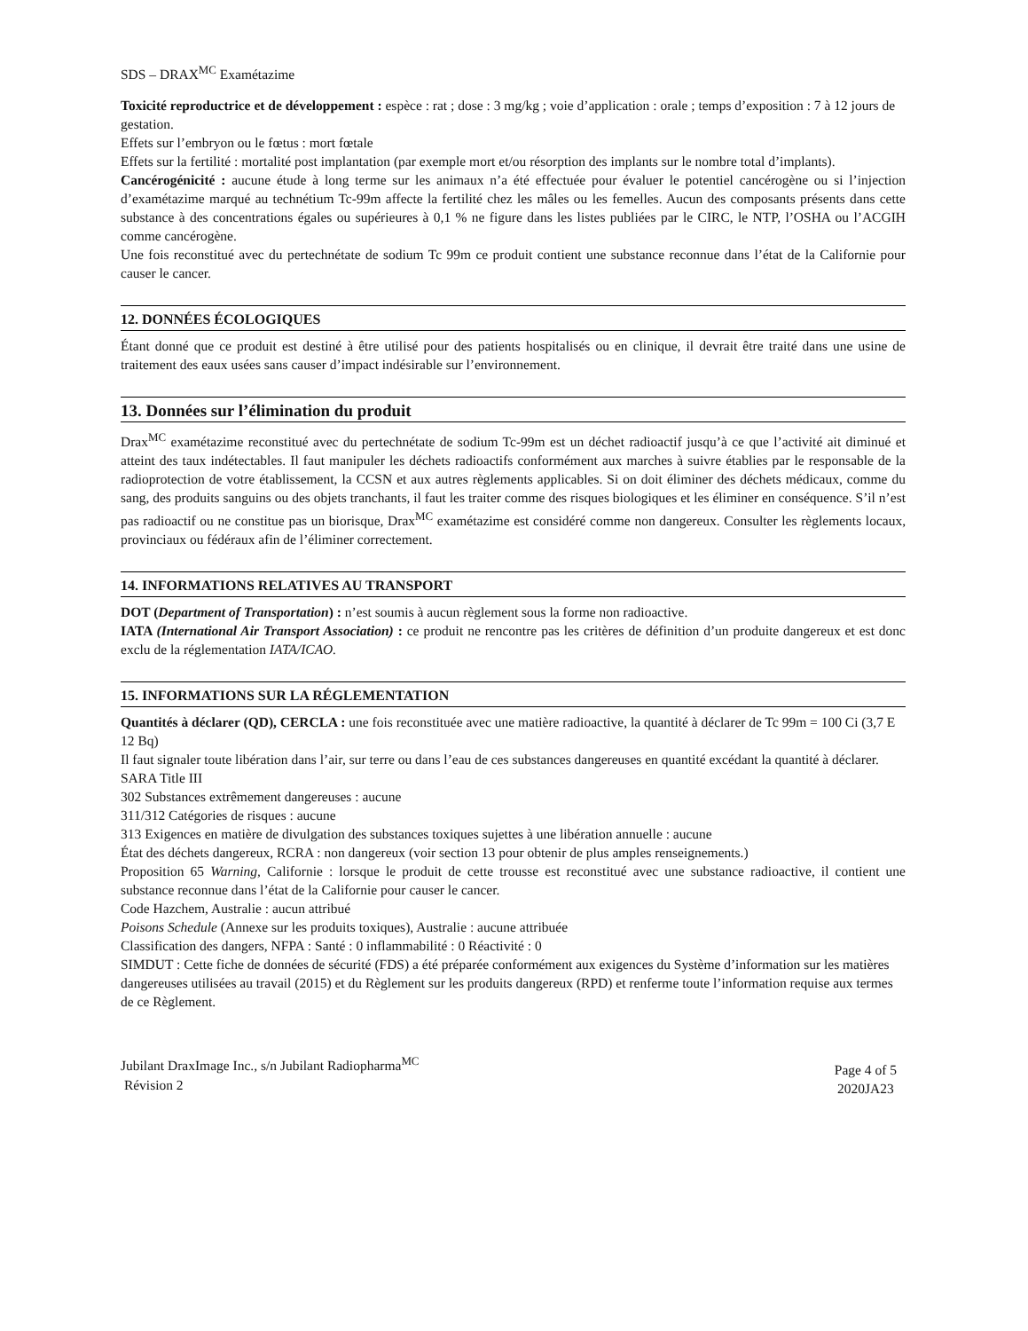SDS – DRAX<sup>MC</sup> Examétazime
Toxicité reproductrice et de développement : espèce : rat ; dose : 3 mg/kg ; voie d’application : orale ; temps d’exposition : 7 à 12 jours de gestation.
Effets sur l’embryon ou le fœtus : mort fœtale
Effets sur la fertilité : mortalité post implantation (par exemple mort et/ou résorption des implants sur le nombre total d’implants).
Cancérogénicité : aucune étude à long terme sur les animaux n’a été effectuée pour évaluer le potentiel cancérogène ou si l’injection d’examétazime marqué au technétium Tc-99m affecte la fertilité chez les mâles ou les femelles. Aucun des composants présents dans cette substance à des concentrations égales ou supérieures à 0,1 % ne figure dans les listes publiées par le CIRC, le NTP, l’OSHA ou l’ACGIH comme cancérogène.
Une fois reconstitué avec du pertechnétate de sodium Tc 99m ce produit contient une substance reconnue dans l’état de la Californie pour causer le cancer.
12. DONNÉES ÉCOLOGIQUES
Étant donné que ce produit est destiné à être utilisé pour des patients hospitalisés ou en clinique, il devrait être traité dans une usine de traitement des eaux usées sans causer d’impact indésirable sur l’environnement.
13. Données sur l’élimination du produit
Drax<sup>MC</sup> examétazime reconstitué avec du pertechnétate de sodium Tc-99m est un déchet radioactif jusqu’à ce que l’activité ait diminué et atteint des taux indétectables. Il faut manipuler les déchets radioactifs conformément aux marches à suivre établies par le responsable de la radioprotection de votre établissement, la CCSN et aux autres règlements applicables. Si on doit éliminer des déchets médicaux, comme du sang, des produits sanguins ou des objets tranchants, il faut les traiter comme des risques biologiques et les éliminer en conséquence. S’il n’est pas radioactif ou ne constitue pas un biorisque, Drax<sup>MC</sup> examétazime est considéré comme non dangereux. Consulter les règlements locaux, provinciaux ou fédéraux afin de l’éliminer correctement.
14. INFORMATIONS RELATIVES AU TRANSPORT
DOT (Department of Transportation) : n’est soumis à aucun règlement sous la forme non radioactive.
IATA (International Air Transport Association) : ce produit ne rencontre pas les critères de définition d’un produite dangereux et est donc exclu de la réglementation IATA/ICAO.
15. INFORMATIONS SUR LA RÉGLEMENTATION
Quantités à déclarer (QD), CERCLA : une fois reconstituée avec une matière radioactive, la quantité à déclarer de Tc 99m = 100 Ci (3,7 E 12 Bq)
Il faut signaler toute libération dans l’air, sur terre ou dans l’eau de ces substances dangereuses en quantité excédant la quantité à déclarer.
SARA Title III
302 Substances extrêmement dangereuses : aucune
311/312 Catégories de risques : aucune
313 Exigences en matière de divulgation des substances toxiques sujettes à une libération annuelle : aucune
État des déchets dangereux, RCRA : non dangereux (voir section 13 pour obtenir de plus amples renseignements.)
Proposition 65 Warning, Californie : lorsque le produit de cette trousse est reconstitué avec une substance radioactive, il contient une substance reconnue dans l’état de la Californie pour causer le cancer.
Code Hazchem, Australie : aucun attribué
Poisons Schedule (Annexe sur les produits toxiques), Australie : aucune attribuée
Classification des dangers, NFPA : Santé : 0 inflammabilité : 0 Réactivité : 0
SIMDUT : Cette fiche de données de sécurité (FDS) a été préparée conformément aux exigences du Système d’information sur les matières dangereuses utilisées au travail (2015) et du Règlement sur les produits dangereux (RPD) et renferme toute l’information requise aux termes de ce Règlement.
Jubilant DraxImage Inc., s/n Jubilant Radiopharma<sup>MC</sup>
Révision 2
Page 4 of 5
2020JA23